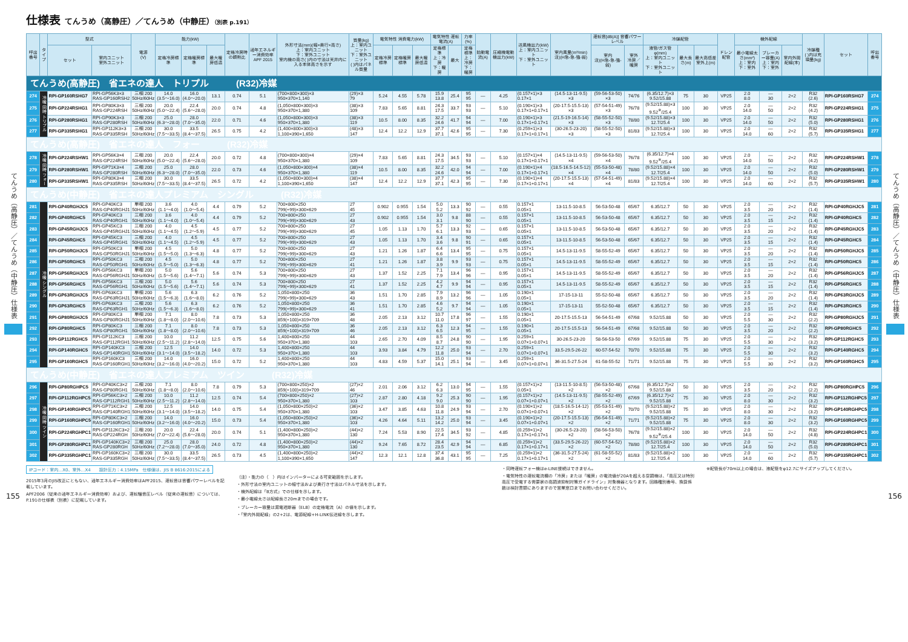てんうめ（高静圧）／てんうめ（中静圧）仕様表
155
仕様表 てんうめ（高静圧）／てんうめ（中静圧）（別表 p.191）
| 呼出番号 | タイプ | 型式 | | 電源 (V) | 能力(kW) | | | 定格冷房時の顕熱比 | 通年エネルギー消費効率 APF 2015 | 外形寸法(mm)(幅×奥行×高さ) 上：室内ユニット 下：室外ユニット 室内機の高さ( )内の寸法は天井内に入る本体高さを示す | 質量(kg) 上：室内ユニット 下：室外ユニット ( )内はパネル質量 | 電気特性 消費電力(kW) | | | 電気特性 運転電流(A) | | 力率(%) | 始動電流(A) | 圧縮機電動機出力(kW) | 送風機出力(kW) 上：室内ユニット 下：室外ユニット | 室内風量(m³/min) 注)(H急-急-強-弱) | 運転音[dB(A)] 音響パワーレベル | | 冷媒配管 | | | ドレン配管 | 機外配線 | | | 冷媒種 ( )内は充填量(kg) | セット | 呼出番号 |
| --- | --- | --- | --- | --- | --- | --- | --- | --- | --- | --- | --- | --- | --- | --- | --- | --- | --- | --- | --- | --- | --- | --- | --- | --- | --- | --- | --- | --- | --- | --- | --- | --- | --- |
| | | セット | 室内ユニット 室外ユニット | | 定格冷房標準 | 定格暖房標準 | 最大暖房低温 | | | | | 定格冷房標準 | 定格暖房標準 | 最大暖房低温 | 定格標準 上：冷房 下：暖房 | 最大 | 定格標準 上：冷房 下：暖房 | | | | | 室内 注)(H急-急-強-弱) | 室外 冷房／暖房 | 液管/ガス管 φ(mm) 上：室内ユニット 下：室外ユニット | 最大長さ(m) | 最大高低差室外上(m) | | 最小電線太さ(mm²) 上：室内 下：室外 | ブレーカー容量(A) 上：室内 下：室外 | 室内外間配線(本) | | | |
| てんうめ(高静圧) 省エネの達人 トリプル (R32)冷媒 | | | | | | | | | | | | | | | | | | | | | | | | | | | | | | | | | |
| 274 | 冷暖 同時 トリプル | RPI-GP160RSHG7 | RPI-GP56K3×3 RAS-GP160RSH2 | 三相 200 50Hz/60Hz | 14.0 (3.5～16.0) | 16.0 (4.0～20.0) | 13.1 | 0.74 | 5.1 | (700×800×300)×3 950×370×1,140 | (29)×3 79 | 5.24 | 4.55 | 5.78 | 15.9 13.8 | 25.4 | 95 95 | — | 4.25 | (0.157×1)×3 0.17×1 | (14.5-13-11-9.5) ×3 | (59-56-53-50) ×3 | 74/76 | (6.35/12.7)×3 9.52/15.88 | 75 | 30 | VP25 | 2.0 8.0 | — 30 | 2+2 | R32 (2.6) | RPI-GP160RSHG7 | 274 |
| 275 | | RPI-GP224RSHG1 | RPI-GP80K3×3 RAS-GP224RSH | 三相 200 50Hz/60Hz | 20.0 (5.0～22.4) | 22.4 (5.6～28.0) | 20.0 | 0.74 | 4.8 | (1,050×800×300)×3 950×370×1,380 | (38)×3 109 | 7.83 | 5.65 | 8.81 | 24.3 17.5 | 33.7 | 93 93 | — | 5.10 | (0.190×1)×3 0.17×1+0.17×1 | (20-17.5-15.5-13) ×3 | (57-54-51-49) ×3 | 76/78 | (9.52/15.88)×3 9.52<sup>※</sup>/25.4 | 100 | 30 | VP25 | 2.0 14.0 | — 50 | 2+2 | R32 (4.2) | RPI-GP224RSHG1 | 275 |
| 276 | | RPI-GP280RSHG1 | RPI-GP90K3×3 RAS-GP280RSH | 三相 200 50Hz/60Hz | 25.0 (6.3～28.0) | 28.0 (7.0～35.0) | 22.0 | 0.71 | 4.6 | (1,050×800×300)×3 950×370×1,380 | (38)×3 119 | 10.5 | 8.00 | 8.35 | 32.2 24.6 | 41.7 | 94 94 | — | 7.00 | (0.190×1)×3 0.17×1+0.17×1 | (21.5-19-16.5-14) ×3 | (58-55-52-50) ×3 | 78/80 | (9.52/15.88)×3 12.7/25.4 | 100 | 30 | VP25 | 2.0 14.0 | — 50 | 2+2 | R32 (5.0) | RPI-GP280RSHG1 | 276 |
| 277 | | RPI-GP335RSHG1 | RPI-GP112K3×3 RAS-GP335RSH | 三相 200 50Hz/60Hz | 30.0 (7.5～33.5) | 33.5 (8.4～37.5) | 26.5 | 0.75 | 4.2 | (1,400×800×300)×3 1,100×390×1,650 | (48)×3 147 | 12.4 | 12.2 | 12.9 | 37.7 37.1 | 42.6 | 95 95 | — | 7.30 | (0.259×1)×3 0.17×1+0.17×1 | (30-26.5-23-20) ×3 | (58-55-52-50) ×3 | 81/83 | (9.52/15.88)×3 12.7/25.4 | 100 | 30 | VP25 | 2.0 14.0 | — 60 | 2+2 | R32 (5.7) | RPI-GP335RSHG1 | 277 |
| てんうめ(高静圧) 省エネの達人 フォー (R32)冷媒 | | | | | | | | | | | | | | | | | | | | | | | | | | | | | | | | | |
| 278 | 冷暖 同時 フォー | RPI-GP224RSHW1 | RPI-GP56K3×4 RAS-GP224RSH | 三相 200 50Hz/60Hz | 20.0 (5.0～22.4) | 22.4 (5.6～28.0) | 20.0 | 0.72 | 4.8 | (700×800×300)×4 950×370×1,380 | (29)×4 109 | 7.83 | 5.65 | 8.81 | 24.3 17.5 | 34.5 | 93 93 | — | 5.10 | (0.157×1)×4 0.17×1+0.17×1 | (14.5-13-11-9.5) ×4 | (59-56-53-50) ×4 | 76/78 | (6.35/12.7)×4 9.52<sup>※</sup>/25.4 | 100 | 30 | VP25 | 2.0 14.0 | — 50 | 2+2 | R32 (4.2) | RPI-GP224RSHW1 | 278 |
| 279 | | RPI-GP280RSHW1 | RPI-GP71K3×4 RAS-GP280RSH | 三相 200 50Hz/60Hz | 25.0 (6.3～28.0) | 28.0 (7.0～35.0) | 22.0 | 0.73 | 4.6 | (1,050×800×300)×4 950×370×1,380 | (38)×4 119 | 10.5 | 8.00 | 8.35 | 32.2 24.6 | 42.0 | 94 94 | — | 7.00 | (0.190×1)×4 0.17×1+0.17×1 | (18.5-16.5-14.5-12) ×4 | (55-53-50-48) ×4 | 78/80 | (9.52/15.88)×4 12.7/25.4 | 100 | 30 | VP25 | 2.0 14.0 | — 50 | 2+2 | R32 (5.0) | RPI-GP280RSHW1 | 279 |
| 280 | | RPI-GP335RSHW1 | RPI-GP80K3×4 RAS-GP335RSH | 三相 200 50Hz/60Hz | 30.0 (7.5～33.5) | 33.5 (8.4～37.5) | 26.5 | 0.72 | 4.2 | (1,050×800×300)×4 1,100×390×1,650 | (38)×4 147 | 12.4 | 12.2 | 12.9 | 37.7 37.1 | 42.3 | 95 95 | — | 7.30 | (0.190×1)×4 0.17×1+0.17×1 | (20-17.5-15.5-13) ×4 | (57-54-51-49) ×4 | 81/83 | (9.52/15.88)×4 12.7/25.4 | 100 | 30 | VP25 | 2.0 14.0 | — 60 | 2+2 | R32 (5.7) | RPI-GP335RSHW1 | 280 |
| てんうめ(中静圧) 省エネの達人プレミアム シングル (R32)冷媒 | | | | | | | | | | | | | | | | | | | | | | | | | | | | | | | | | |
| 281 | 冷暖 シングル | RPI-GP40RGHJC5 | RPI-GP40KC3 RAS-GP40RGHJ1 | 単相 200 50Hz/60Hz | 3.6 (1.1～4.0) | 4.0 (1.0～5.4) | 4.4 | 0.79 | 5.2 | 700×800×250 799(+99)×300×629 | 27 45 | 0.902 | 0.955 | 1.54 | 5.0 5.2 | 13.3 | 90 92 | — | 0.55 | 0.157×1 0.05×1 | 13-11.5-10-8.5 | 56-53-50-48 | 65/67 | 6.35/12.7 | 50 | 30 | VP25 | 2.0 3.5 | — 20 | 2+2 | R32 (1.4) | RPI-GP40RGHJC5 | 281 |
| 282 | | RPI-GP40RGHC5 | RPI-GP40KC3 RAS-GP40RGH1 | 三相 200 50Hz/60Hz | 3.6 (1.1～4.0) | 4.0 (1.0～5.4) | 4.4 | 0.79 | 5.2 | 700×800×250 799(+99)×300×629 | 27 43 | 0.902 | 0.955 | 1.54 | 3.0 3.1 | 9.8 | 88 90 | — | 0.55 | 0.157×1 0.05×1 | 13-11.5-10-8.5 | 56-53-50-48 | 65/67 | 6.35/12.7 | 50 | 30 | VP25 | 2.0 3.5 | — 15 | 2+2 | R32 (1.4) | RPI-GP40RGHC5 | 282 |
| 283 | | RPI-GP45RGHJC5 | RPI-GP45KC3 RAS-GP45RGHJ1 | 三相 200 50Hz/60Hz | 4.0 (1.1～4.5) | 4.5 (1.2～5.9) | 4.5 | 0.77 | 5.2 | 700×800×250 799(+99)×300×629 | 27 45 | 1.05 | 1.13 | 1.70 | 5.7 6.1 | 13.3 | 92 93 | — | 0.65 | 0.157×1 0.05×1 | 13-11.5-10-8.5 | 56-53-50-48 | 65/67 | 6.35/12.7 | 50 | 30 | VP25 | 2.0 3.5 | — 20 | 2+2 | R32 (1.4) | RPI-GP45RGHJC5 | 283 |
| 284 | | RPI-GP45RGHC5 | RPI-GP45KC3 RAS-GP45RGH1 | 三相 200 50Hz/60Hz | 4.0 (1.1～4.5) | 4.5 (1.2～5.9) | 4.5 | 0.77 | 5.2 | 700×800×250 799(+99)×300×629 | 27 43 | 1.05 | 1.13 | 1.70 | 3.4 3.6 | 9.8 | 90 91 | — | 0.65 | 0.157×1 0.05×1 | 13-11.5-10-8.5 | 56-53-50-48 | 65/67 | 6.35/12.7 | 50 | 30 | VP25 | 2.0 3.5 | — 15 | 2+2 | R32 (1.4) | RPI-GP45RGHC5 | 284 |
| 285 | | RPI-GP50RGHJC5 | RPI-GP50KC3 RAS-GP50RGHJ1 | 単相 200 50Hz/60Hz | 4.5 (1.5～5.0) | 5.0 (1.3～6.3) | 4.8 | 0.77 | 5.2 | 700×800×250 799(+99)×300×629 | 27 43 | 1.21 | 1.26 | 1.87 | 6.4 6.6 | 13.4 | 95 95 | — | 0.75 | 0.157×1 0.05×1 | 14.5-13-11-9.5 | 58-55-52-49 | 65/67 | 6.35/12.7 | 50 | 30 | VP25 | 2.0 3.5 | — 20 | 2+2 | R32 (1.4) | RPI-GP50RGHJC5 | 285 |
| 286 | | RPI-GP50RGHC5 | RPI-GP50KC3 RAS-GP50RGH1 | 三相 200 50Hz/60Hz | 4.5 (1.5～5.0) | 5.0 (1.3～6.3) | 4.8 | 0.77 | 5.2 | 700×800×250 799(+99)×300×629 | 27 41 | 1.21 | 1.26 | 1.87 | 3.8 3.9 | 9.9 | 93 93 | — | 0.75 | 0.157×1 0.05×1 | 14.5-13-11-9.5 | 58-55-52-49 | 65/67 | 6.35/12.7 | 50 | 30 | VP25 | 2.0 3.5 | — 15 | 2+2 | R32 (1.4) | RPI-GP50RGHC5 | 286 |
| 287 | | RPI-GP56RGHJC5 | RPI-GP56KC3 RAS-GP56RGHJ1 | 単相 200 50Hz/60Hz | 5.0 (1.5～5.6) | 5.6 (1.4～7.1) | 5.6 | 0.74 | 5.3 | 700×800×250 799(+99)×300×629 | 27 43 | 1.37 | 1.52 | 2.25 | 7.1 7.9 | 13.4 | 96 96 | — | 0.95 | 0.157×1 0.05×1 | 14.5-13-11-9.5 | 58-55-52-49 | 65/67 | 6.35/12.7 | 50 | 30 | VP25 | 2.0 3.5 | — 20 | 2+2 | R32 (1.4) | RPI-GP56RGHJC5 | 287 |
| 288 | | RPI-GP56RGHC5 | RPI-GP56KC3 RAS-GP56RGH1 | 三相 200 50Hz/60Hz | 5.0 (1.5～5.6) | 5.6 (1.4～7.1) | 5.6 | 0.74 | 5.3 | 700×800×250 799(+99)×300×629 | 27 41 | 1.37 | 1.52 | 2.25 | 4.2 4.7 | 9.9 | 94 94 | — | 0.95 | 0.157×1 0.05×1 | 14.5-13-11-9.5 | 58-55-52-49 | 65/67 | 6.35/12.7 | 50 | 30 | VP25 | 2.0 3.5 | — 15 | 2+2 | R32 (1.4) | RPI-GP56RGHC5 | 288 |
| 289 | | RPI-GP63RGHJC5 | RPI-GP63KC3 RAS-GP63RGHJ1 | 単相 200 50Hz/60Hz | 5.6 (1.5～6.3) | 6.3 (1.6～8.0) | 6.2 | 0.76 | 5.2 | 1,050×800×250 799(+99)×300×629 | 36 43 | 1.51 | 1.70 | 2.85 | 7.9 8.9 | 13.2 | 96 96 | — | 1.05 | 0.190×1 0.05×1 | 17-15-13-11 | 55-52-50-48 | 65/67 | 6.35/12.7 | 50 | 30 | VP25 | 2.0 3.5 | — 20 | 2+2 | R32 (1.4) | RPI-GP63RGHJC5 | 289 |
| 290 | | RPI-GP63RGHC5 | RPI-GP63KC3 RAS-GP63RGH1 | 三相 200 50Hz/60Hz | 5.6 (1.5～6.3) | 6.3 (1.6～8.0) | 6.2 | 0.76 | 5.2 | 1,050×800×250 799(+99)×300×629 | 36 41 | 1.51 | 1.70 | 2.85 | 4.6 5.2 | 9.7 | 94 94 | — | 1.05 | 0.190×1 0.05×1 | 17-15-13-11 | 55-52-50-48 | 65/67 | 6.35/12.7 | 50 | 30 | VP25 | 2.0 3.5 | — 15 | 2+2 | R32 (1.4) | RPI-GP63RGHC5 | 290 |
| 291 | | RPI-GP80RGHJC5 | RPI-GP80KC3 RAS-GP80RGHJ1 | 単相 200 50Hz/60Hz | 7.1 (1.8～8.0) | 8.0 (2.0～10.6) | 7.8 | 0.73 | 5.3 | 1,050×800×250 859(+100)×319×709 | 36 48 | 2.05 | 2.13 | 3.12 | 10.7 11.0 | 17.8 | 96 97 | — | 1.55 | 0.190×1 0.05×1 | 20-17.5-15.5-13 | 56-54-51-49 | 67/68 | 9.52/15.88 | 50 | 30 | VP25 | 2.0 5.5 | — 30 | 2+2 | R32 (2.2) | RPI-GP80RGHJC5 | 291 |
| 292 | | RPI-GP80RGHC5 | RPI-GP80KC3 RAS-GP80RGH1 | 三相 200 50Hz/60Hz | 7.1 (1.8～8.0) | 8.0 (2.0～10.6) | 7.8 | 0.73 | 5.3 | 1,050×800×250 859(+100)×319×709 | 36 46 | 2.05 | 2.13 | 3.12 | 6.3 6.5 | 12.3 | 94 95 | — | 1.55 | 0.190×1 0.05×1 | 20-17.5-15.5-13 | 56-54-51-49 | 67/68 | 9.52/15.88 | 50 | 30 | VP25 | 2.0 3.5 | — 20 | 2+2 | R32 (2.2) | RPI-GP80RGHC5 | 292 |
| 293 | | RPI-GP112RGHC5 | RPI-GP112KC3 RAS-GP112RGH1 | 三相 200 50Hz/60Hz | 10.0 (2.5～11.2) | 11.2 (2.8～14.0) | 12.5 | 0.75 | 5.6 | 1,400×800×250 950×370×1,380 | 44 103 | 2.65 | 2.70 | 4.09 | 8.5 8.7 | 24.8 | 90 90 | — | 1.95 | 0.259×1 0.07×1+0.07×1 | 30-26.5-23-20 | 58-56-53-50 | 67/69 | 9.52/15.88 | 75 | 30 | VP25 | 2.0 5.5 | — 30 | 2+2 | R32 (3.2) | RPI-GP112RGHC5 | 293 |
| 294 | | RPI-GP140RGHC5 | RPI-GP140KC3 RAS-GP140RGH1 | 三相 200 50Hz/60Hz | 12.5 (3.1～14.0) | 14.0 (3.5～18.2) | 14.0 | 0.72 | 5.3 | 1,400×800×250 950×370×1,380 | 44 103 | 3.93 | 3.84 | 4.79 | 12.2 11.8 | 25.0 | 93 94 | — | 2.70 | 0.259×1 0.07×1+0.07×1 | 33.5-29.5-26-22 | 60-57-54-52 | 70/70 | 9.52/15.88 | 75 | 30 | VP25 | 2.0 5.5 | — 30 | 2+2 | R32 (3.2) | RPI-GP140RGHC5 | 294 |
| 295 | | RPI-GP160RGHC5 | RPI-GP160KC3 RAS-GP160RGH1 | 三相 200 50Hz/60Hz | 14.0 (3.2～16.0) | 16.0 (4.0～20.2) | 15.0 | 0.72 | 5.2 | 1,400×800×250 950×370×1,380 | 44 103 | 4.83 | 4.59 | 5.37 | 15.0 14.1 | 25.1 | 93 94 | — | 3.45 | 0.259×1 0.07×1+0.07×1 | 36-31.5-27.5-24 | 61-58-55-52 | 71/71 | 9.52/15.88 | 75 | 30 | VP25 | 2.0 5.5 | — 30 | 2+2 | R32 (3.2) | RPI-GP160RGHC5 | 295 |
| てんうめ(中静圧) 省エネの達人プレミアム ツイン (R32)冷媒 | | | | | | | | | | | | | | | | | | | | | | | | | | | | | | | | | |
| 296 | 冷暖 同時 ツイン | RPI-GP80RGHPC5 | RPI-GP40KC3×2 RAS-GP80RGH1 | 三相 200 50Hz/60Hz | 7.1 (1.8～8.0) | 8.0 (2.0～10.6) | 7.8 | 0.79 | 5.3 | (700×800×250)×2 859(+100)×319×709 | (27)×2 46 | 2.01 | 2.06 | 3.12 | 6.2 6.3 | 13.0 | 94 95 | — | 1.55 | (0.157×1)×2 0.05×1 | (13-11.5-10-8.5) ×2 | (56-53-50-48) ×2 | 67/68 | (6.35/12.7)×2 9.52/15.88 | 50 | 30 | VP25 | 2.0 3.5 | — 20 | 2+2 | R32 (2.2) | RPI-GP80RGHPC5 | 296 |
| 297 | | RPI-GP112RGHPC5 | RPI-GP56KC3×2 RAS-GP112RGH1 | 三相 200 50Hz/60Hz | 10.0 (2.5～11.2) | 11.2 (2.8～14.0) | 12.5 | 0.74 | 5.4 | (700×800×250)×2 950×370×1,380 | (27)×2 103 | 2.87 | 2.80 | 4.18 | 9.2 9.0 | 25.3 | 90 90 | — | 1.95 | (0.157×1)×2 0.07×1+0.07×1 | (14.5-13-11-9.5) ×2 | (58-55-52-49) ×2 | 67/69 | (6.35/12.7)×2 9.52/15.88 | 75 | 30 | VP25 | 2.0 8.0 | — 30 | 2+2 | R32 (3.2) | RPI-GP112RGHPC5 | 297 |
| 298 | | RPI-GP140RGHPC5 | RPI-GP71KC3×2 RAS-GP140RGH1 | 三相 200 50Hz/60Hz | 12.5 (3.1～14.0) | 14.0 (3.5～18.2) | 14.0 | 0.75 | 5.4 | (1,050×800×250)×2 950×370×1,380 | (36)×2 103 | 3.47 | 3.85 | 4.63 | 10.8 11.8 | 24.9 | 93 94 | — | 2.70 | (0.190×1)×2 0.07×1+0.07×1 | (18.5-16.5-14-12) ×2 | (55-53-51-49) ×2 | 70/70 | (9.52/15.88)×2 9.52/15.88 | 75 | 30 | VP25 | 2.0 8.0 | — 30 | 2+2 | R32 (3.2) | RPI-GP140RGHPC5 | 298 |
| 299 | | RPI-GP160RGHPC5 | RPI-GP80KC3×2 RAS-GP160RGH1 | 三相 200 50Hz/60Hz | 14.0 (3.2～16.0) | 16.0 (4.0～20.2) | 15.0 | 0.73 | 5.4 | (1,050×800×250)×2 950×370×1,380 | (36)×2 103 | 4.26 | 4.64 | 5.11 | 13.2 14.2 | 25.0 | 93 94 | — | 3.45 | (0.190×1)×2 0.07×1+0.07×1 | (20-17.5-15.5-13) ×2 | (56-54-51-49) ×2 | 71/71 | (9.52/15.88)×2 9.52/15.88 | 75 | 30 | VP25 | 2.0 8.0 | — 30 | 2+2 | R32 (3.2) | RPI-GP160RGHPC5 | 299 |
| 300 | | RPI-GP224RGHPC1 | RPI-GP112KC3×2 RAS-GP224RGH | 三相 200 50Hz/60Hz | 20.0 (7.0～22.4) | 22.4 (5.6～28.0) | 20.0 | 0.74 | 5.1 | (1,400×800×250)×2 950×370×1,380 | (44)×2 130 | 7.24 | 5.53 | 8.90 | 22.5 17.4 | 34.5 | 93 92 | — | 4.85 | (0.259×1)×2 0.17×1+0.17×1 | (30-26.5-23-20) ×2 | (58-56-53-50) ×2 | 76/78 | (9.52/15.88)×2 9.52<sup>※</sup>/25.4 | 100 | 30 | VP25 | 2.0 14.0 | — 50 | 2+2 | R32 (4.8) | RPI-GP224RGHPC1 | 300 |
| 301 | | RPI-GP280RGHPC1 | RPI-GP140KC3×2 RAS-GP280RGH | 三相 200 50Hz/60Hz | 25.0 (7.2～28.0) | 28.0 (7.0～35.0) | 24.0 | 0.72 | 4.8 | (1,400×800×250)×2 950×370×1,380 | (44)×2 130 | 9.24 | 7.65 | 8.72 | 28.4 23.5 | 42.9 | 94 94 | — | 6.85 | (0.259×1)×2 0.17×1+0.17×1 | (33.5-29.5-26-22) ×2 | (60-57-54-52) ×2 | 78/80 | (9.52/15.88)×2 12.7/25.4 | 100 | 30 | VP25 | 2.0 14.0 | — 50 | 2+2 | R32 (5.0) | RPI-GP280RGHPC1 | 301 |
| 302 | | RPI-GP335RGHPC1 | RPI-GP160KC3×2 RAS-GP335RGH | 三相 200 50Hz/60Hz | 30.0 (7.5～33.5) | 33.5 (8.4～37.5) | 26.5 | 0.73 | 4.5 | (1,400×800×250)×2 1,100×390×1,650 | (44)×2 147 | 12.3 | 12.1 | 12.8 | 37.4 36.8 | 43.1 | 95 95 | — | 7.25 | (0.259×1)×2 0.17×1+0.17×1 | (36-31.5-27.5-24) ×2 | (61-58-55-52) ×2 | 81/83 | (9.52/15.88)×2 12.7/25.4 | 100 | 30 | VP25 | 2.0 14.0 | — 60 | 2+2 | R32 (5.7) | RPI-GP335RGHPC1 | 302 |
IPコード：室内…X0、室外…X4　　設計圧力：4.15MPa　仕様値は、JIS B 8616:2015による
2015年3月のJIS改正にともない、通年エネルギー消費効率はAPF2015、運転音は音響パワーレベルを記載しています。
APF2006（従来の通年エネルギー消費効率）および、運転騒音圧レベル（従来の運転音）については、P.191の仕様表（別表）に記載しています。
（注）・能力の（　）内はインバーターによる可変範囲を示します。
・外形寸法の室内ユニットの幅寸法および奥行き寸法はパネル寸法を示します。
・機外配線は「B方式」での仕様を示します。
・最小電線太さは配線長さ20mまでの場合です。
・ブレーカー容量は漏電遮断器（ELB）の定格電流（A）の値を示します。
・「室内外間配線」の2+2は、電源配線+H-LINK伝送線を示します。
・同時運転フォー機はe-LINE接続はできません。
・電気特性の運転電流欄の「冷房」または「暖房」の電流値が20Aを超える空調機は、「高圧又は特別高圧で受電する需要家の高調波抑制対策ガイドライン」対象機器となります。回路種別番号、換算係数は検討書類にありますので営業窓口までお問い合わせください。
※配管長が70m以上の場合は、液配管をφ12.7にサイズアップしてください。
てんうめ（高静圧）／てんうめ（中静圧）仕様表
156